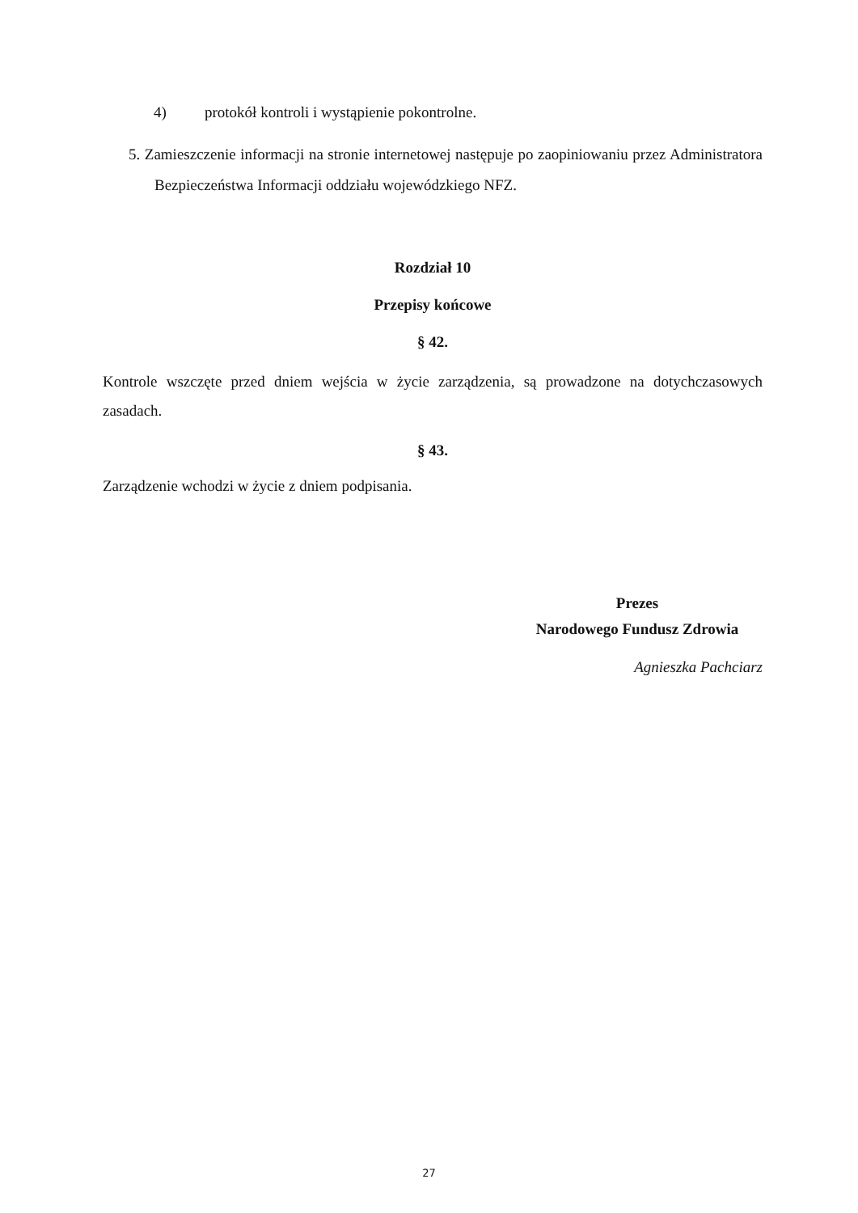4) protokół kontroli i wystąpienie pokontrolne.
5. Zamieszczenie informacji na stronie internetowej następuje po zaopiniowaniu przez Administratora Bezpieczeństwa Informacji oddziału wojewódzkiego NFZ.
Rozdział 10
Przepisy końcowe
§ 42.
Kontrole wszczęte przed dniem wejścia w życie zarządzenia, są prowadzone na dotychczasowych zasadach.
§ 43.
Zarządzenie wchodzi w życie z dniem podpisania.
Prezes
Narodowego Fundusz Zdrowia
Agnieszka Pachciarz
27